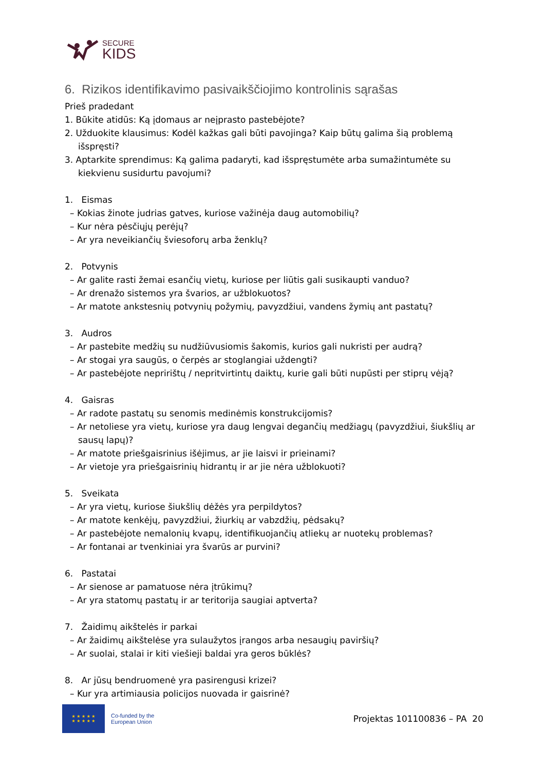SECURE
KIDS
6. Rizikos identifikavimo pasivaikščiojimo kontrolinis sąrašas
Prieš pradedant
1. Būkite atidūs: Ką įdomaus ar neįprasto pastebėjote?
2. Užduokite klausimus: Kodėl kažkas gali būti pavojinga? Kaip būtų galima šią problemą išspręsti?
3. Aptarkite sprendimus: Ką galima padaryti, kad išspręstumėte arba sumažintumėte su kiekvienu susidurtu pavojumi?
1. Eismas
– Kokias žinote judrias gatves, kuriose važinėja daug automobilių?
– Kur nėra pėsčiųjų perėjų?
– Ar yra neveikiančių šviesoforų arba ženklų?
2. Potvynis
– Ar galite rasti žemai esančių vietų, kuriose per liūtis gali susikaupti vanduo?
– Ar drenažo sistemos yra švarios, ar užblokuotos?
– Ar matote ankstesnių potvynių požymių, pavyzdžiui, vandens žymių ant pastatų?
3. Audros
– Ar pastebite medžių su nudžiūvusiomis šakomis, kurios gali nukristi per audrą?
– Ar stogai yra saugūs, o čerpės ar stoglangiai uždengti?
– Ar pastebėjote nepririštų / nepritvirtintų daiktų, kurie gali būti nupūsti per stiprų vėją?
4. Gaisras
– Ar radote pastatų su senomis medinėmis konstrukcijomis?
– Ar netoliese yra vietų, kuriose yra daug lengvai degančių medžiagų (pavyzdžiui, šiukšlių ar sausų lapų)?
– Ar matote priešgaisrinius išėjimus, ar jie laisvi ir prieinami?
– Ar vietoje yra priešgaisrinių hidrantų ir ar jie nėra užblokuoti?
5. Sveikata
– Ar yra vietų, kuriose šiukšlių dėžės yra perpildytos?
– Ar matote kenkėjų, pavyzdžiui, žiurkių ar vabzdžių, pėdsakų?
– Ar pastebėjote nemalonių kvapų, identifikuojančių atliekų ar nuotekų problemas?
– Ar fontanai ar tvenkiniai yra švarūs ar purvini?
6. Pastatai
– Ar sienose ar pamatuose nėra įtrūkimų?
– Ar yra statomų pastatų ir ar teritorija saugiai aptverta?
7. Žaidimų aikštelės ir parkai
– Ar žaidimų aikštelėse yra sulaužytos įrangos arba nesaugių paviršių?
– Ar suolai, stalai ir kiti viešieji baldai yra geros būklės?
8. Ar jūsų bendruomenė yra pasirengusi krizei?
– Kur yra artimiausia policijos nuovada ir gaisrinė?
★ ★ ★ ★ ★
★ ★ ★ ★ ★
Co-funded by the
European Union
Projektas 101100836 – PA 20